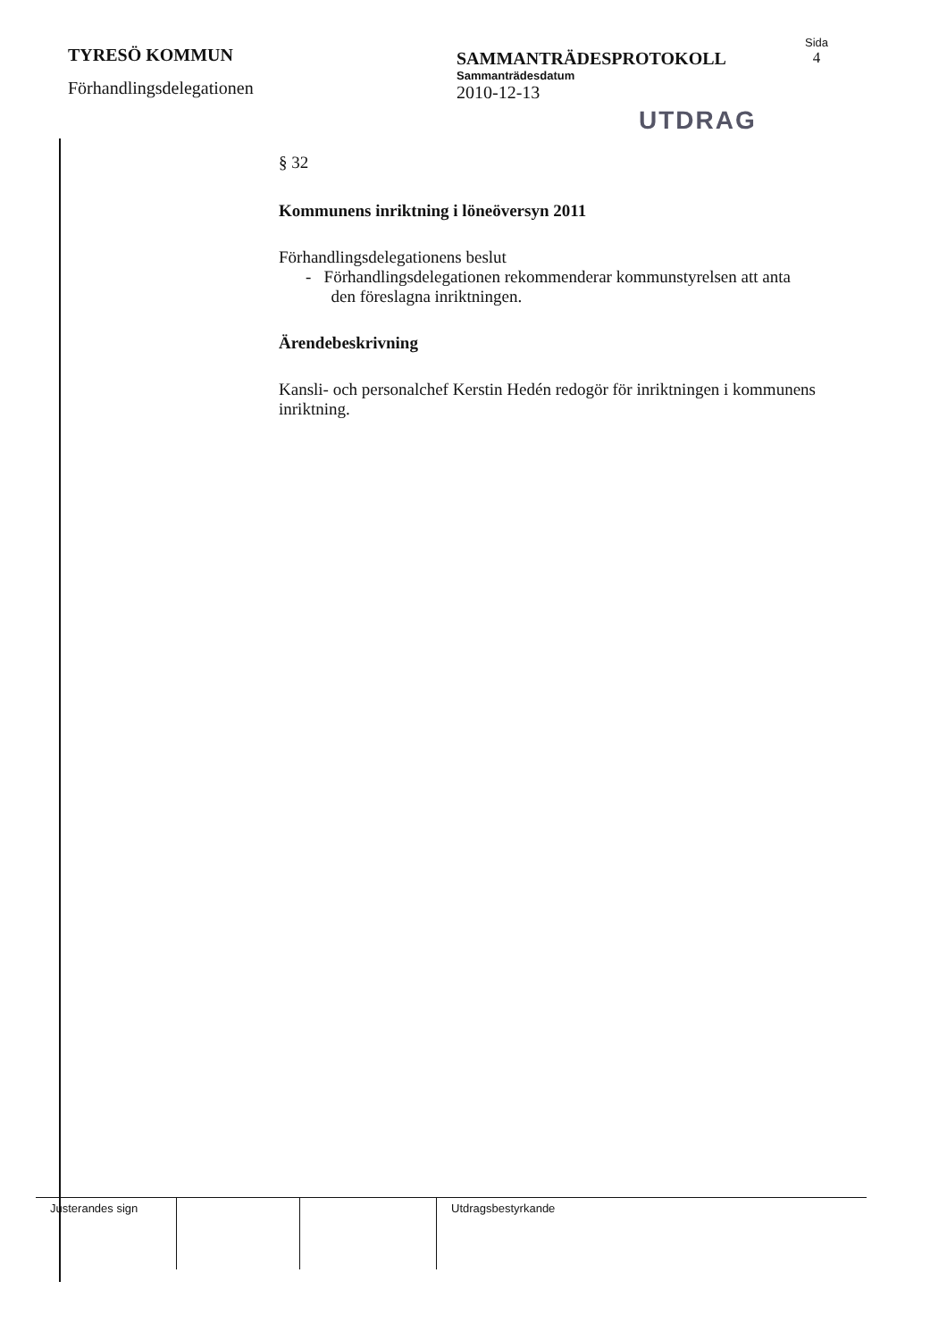TYRESÖ KOMMUN
Förhandlingsdelegationen
SAMMANTRÄDESPROTOKOLL
Sammanträdesdatum
2010-12-13
Sida
4
UTDRAG
§ 32
Kommunens inriktning i löneöversyn 2011
Förhandlingsdelegationens beslut
- Förhandlingsdelegationen rekommenderar kommunstyrelsen att anta
den föreslagna inriktningen.
Ärendebeskrivning
Kansli- och personalchef Kerstin Hedén redogör för inriktningen i kommunens inriktning.
Justerandes sign Utdragsbestyrkande